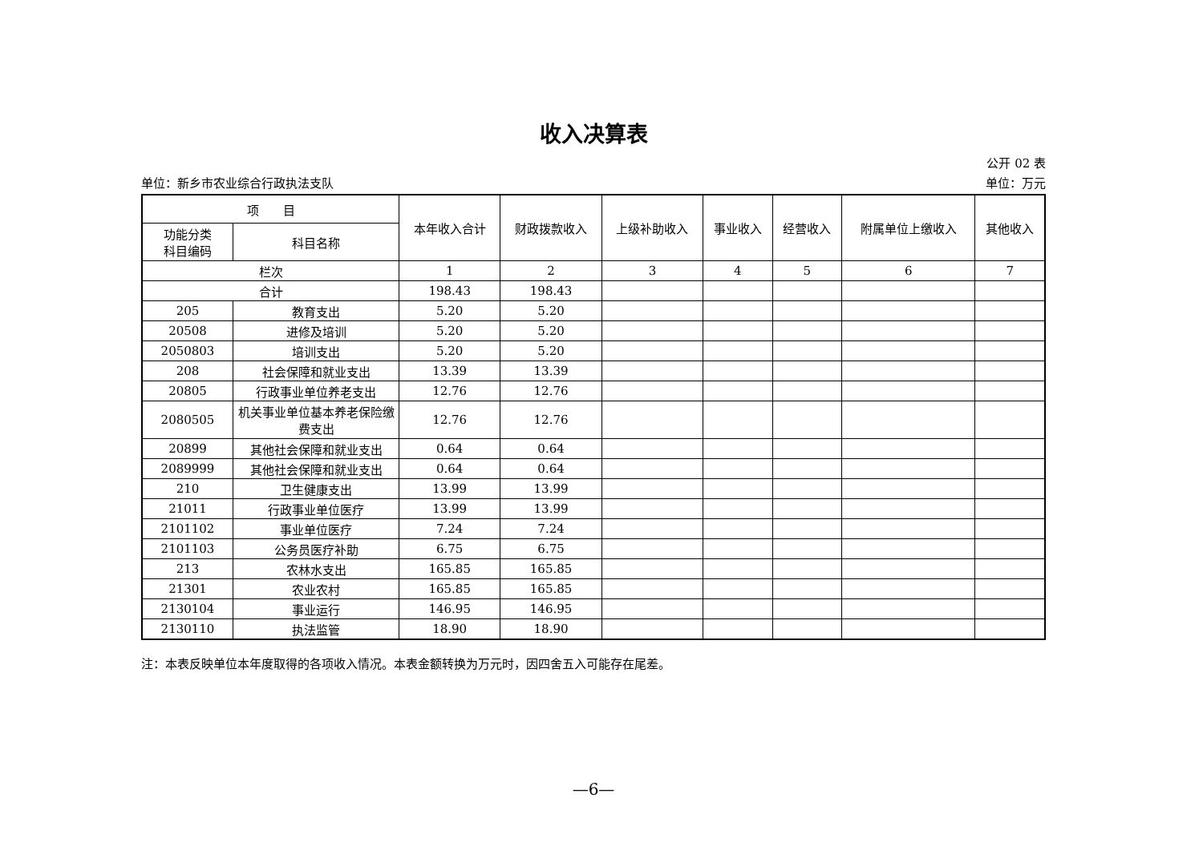收入决算表
公开 02 表
单位：新乡市农业综合行政执法支队 单位：万元
| 项 目 | | 本年收入合计 | 财政拨款收入 | 上级补助收入 | 事业收入 | 经营收入 | 附属单位上缴收入 | 其他收入 |
| --- | --- | --- | --- | --- | --- | --- | --- | --- |
| 功能分类 科目编码 | 科目名称 | | | | | | | |
| 栏次 | | 1 | 2 | 3 | 4 | 5 | 6 | 7 |
| 合计 | | 198.43 | 198.43 | | | | | |
| 205 | 教育支出 | 5.20 | 5.20 | | | | | |
| 20508 | 进修及培训 | 5.20 | 5.20 | | | | | |
| 2050803 | 培训支出 | 5.20 | 5.20 | | | | | |
| 208 | 社会保障和就业支出 | 13.39 | 13.39 | | | | | |
| 20805 | 行政事业单位养老支出 | 12.76 | 12.76 | | | | | |
| 2080505 | 机关事业单位基本养老保险缴费支出 | 12.76 | 12.76 | | | | | |
| 20899 | 其他社会保障和就业支出 | 0.64 | 0.64 | | | | | |
| 2089999 | 其他社会保障和就业支出 | 0.64 | 0.64 | | | | | |
| 210 | 卫生健康支出 | 13.99 | 13.99 | | | | | |
| 21011 | 行政事业单位医疗 | 13.99 | 13.99 | | | | | |
| 2101102 | 事业单位医疗 | 7.24 | 7.24 | | | | | |
| 2101103 | 公务员医疗补助 | 6.75 | 6.75 | | | | | |
| 213 | 农林水支出 | 165.85 | 165.85 | | | | | |
| 21301 | 农业农村 | 165.85 | 165.85 | | | | | |
| 2130104 | 事业运行 | 146.95 | 146.95 | | | | | |
| 2130110 | 执法监管 | 18.90 | 18.90 | | | | | |
注：本表反映单位本年度取得的各项收入情况。本表金额转换为万元时，因四舍五入可能存在尾差。
—6—